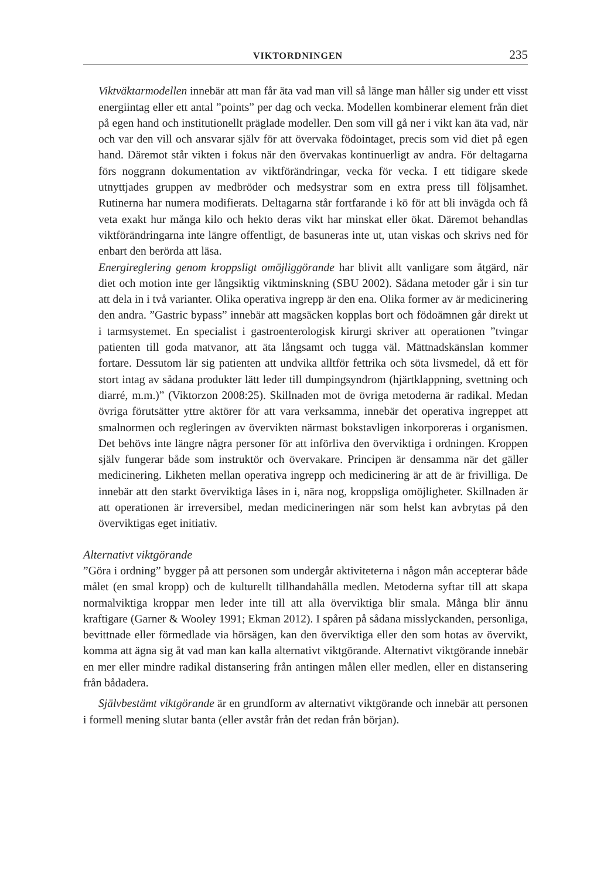VIKTORDNINGEN 235
Viktväktarmodellen innebär att man får äta vad man vill så länge man håller sig under ett visst energiintag eller ett antal ”points” per dag och vecka. Modellen kombinerar element från diet på egen hand och institutionellt präglade modeller. Den som vill gå ner i vikt kan äta vad, när och var den vill och ansvarar själv för att övervaka födointaget, precis som vid diet på egen hand. Däremot står vikten i fokus när den övervakas kontinuerligt av andra. För deltagarna förs noggrann dokumentation av viktförändringar, vecka för vecka. I ett tidigare skede utnyttjades gruppen av medbröder och medsystrar som en extra press till följsamhet. Rutinerna har numera modifierats. Deltagarna står fortfarande i kö för att bli invägda och få veta exakt hur många kilo och hekto deras vikt har minskat eller ökat. Däremot behandlas viktförändringarna inte längre offentligt, de basuneras inte ut, utan viskas och skrivs ned för enbart den berörda att läsa.
Energireglering genom kroppsligt omöjliggörande har blivit allt vanligare som åtgärd, när diet och motion inte ger långsiktig viktminskning (SBU 2002). Sådana metoder går i sin tur att dela in i två varianter. Olika operativa ingrepp är den ena. Olika former av är medicinering den andra. ”Gastric bypass” innebär att magsäcken kopplas bort och födoämnen går direkt ut i tarmsystemet. En specialist i gastroenterologisk kirurgi skriver att operationen ”tvingar patienten till goda matvanor, att äta långsamt och tugga väl. Mättnadskänslan kommer fortare. Dessutom lär sig patienten att undvika alltför fettrika och söta livsmedel, då ett för stort intag av sådana produkter lätt leder till dumpingsyndrom (hjärtklappning, svettning och diarré, m.m.)” (Viktorzon 2008:25). Skillnaden mot de övriga metoderna är radikal. Medan övriga förutsätter yttre aktörer för att vara verksamma, innebär det operativa ingreppet att smalnormen och regleringen av övervikten närmast bokstavligen inkorporeras i organismen. Det behövs inte längre några personer för att införliva den överviktiga i ordningen. Kroppen själv fungerar både som instruktör och övervakare. Principen är densamma när det gäller medicinering. Likheten mellan operativa ingrepp och medicinering är att de är frivilliga. De innebär att den starkt överviktiga låses in i, nära nog, kroppsliga omöjligheter. Skillnaden är att operationen är irreversibel, medan medicineringen när som helst kan avbrytas på den överviktigas eget initiativ.
Alternativt viktgörande
”Göra i ordning” bygger på att personen som undergår aktiviteterna i någon mån accepterar både målet (en smal kropp) och de kulturellt tillhandahålla medlen. Metoderna syftar till att skapa normalviktiga kroppar men leder inte till att alla överviktiga blir smala. Många blir ännu kraftigare (Garner & Wooley 1991; Ekman 2012). I spåren på sådana misslyckanden, personliga, bevittnade eller förmedlade via hörsägen, kan den överviktiga eller den som hotas av övervikt, komma att ägna sig åt vad man kan kalla alternativt viktgörande. Alternativt viktgörande innebär en mer eller mindre radikal distansering från antingen målen eller medlen, eller en distansering från bådadera.
Självbestämt viktgörande är en grundform av alternativt viktgörande och innebär att personen i formell mening slutar banta (eller avstår från det redan från början).